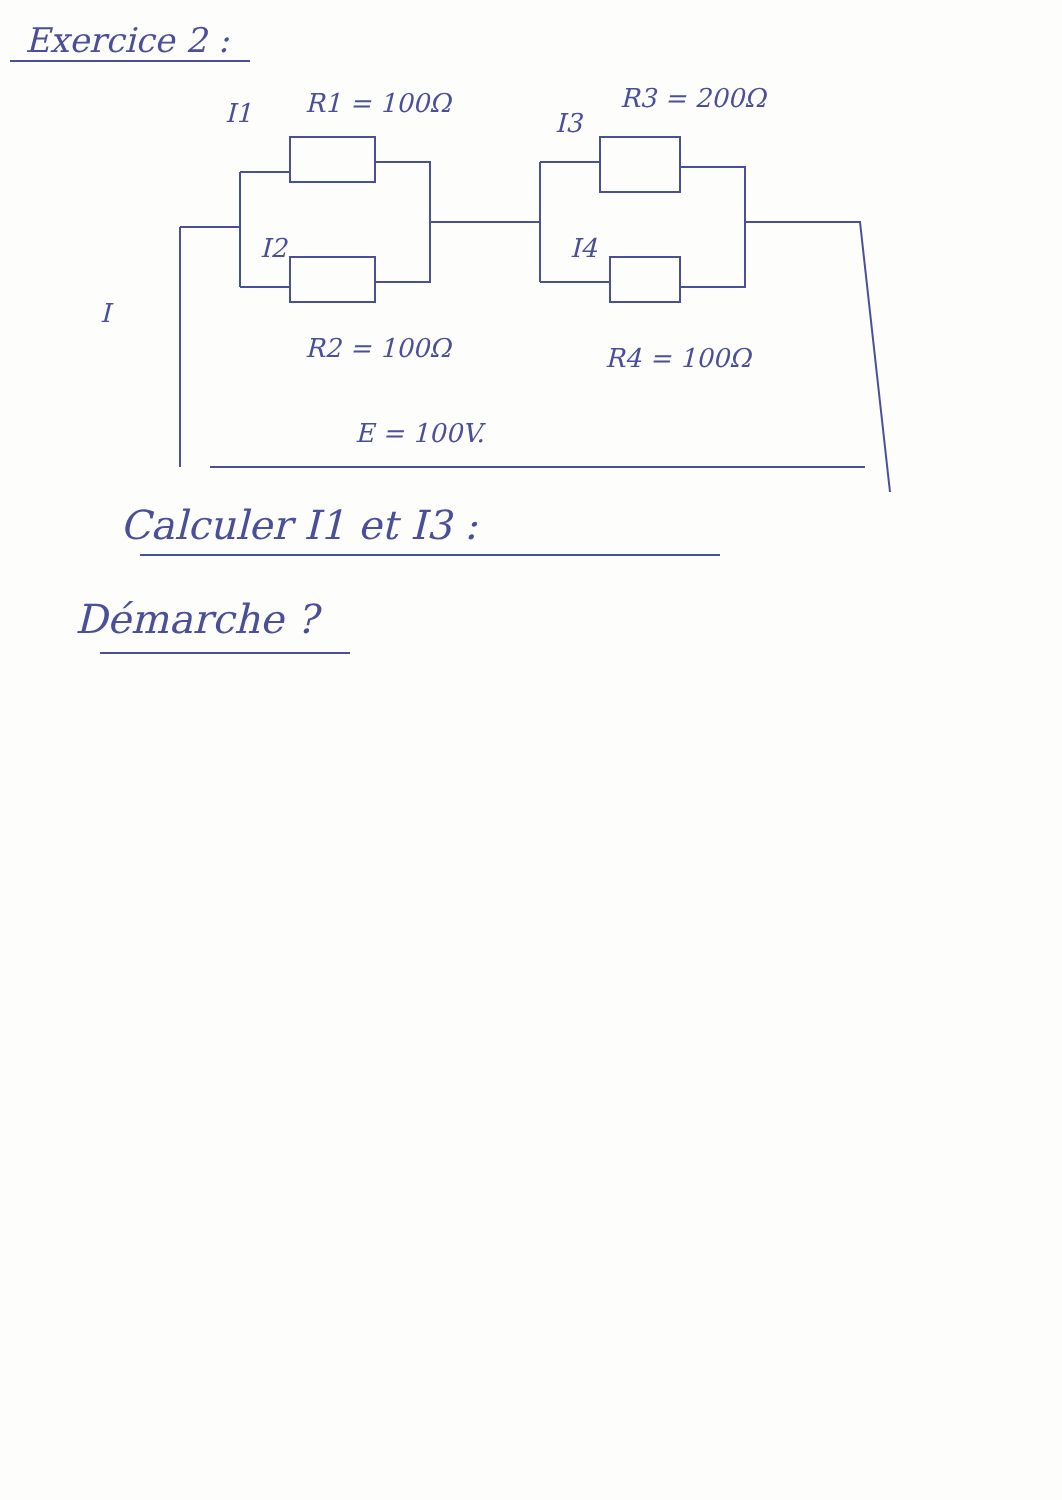Exercice 2 :
R1 = 100Ω
R3 = 200Ω
I1
I2
I3
I4
I
R2 = 100Ω
R4 = 100Ω
E = 100V.
Calculer I1 et I3 :
Démarche ?